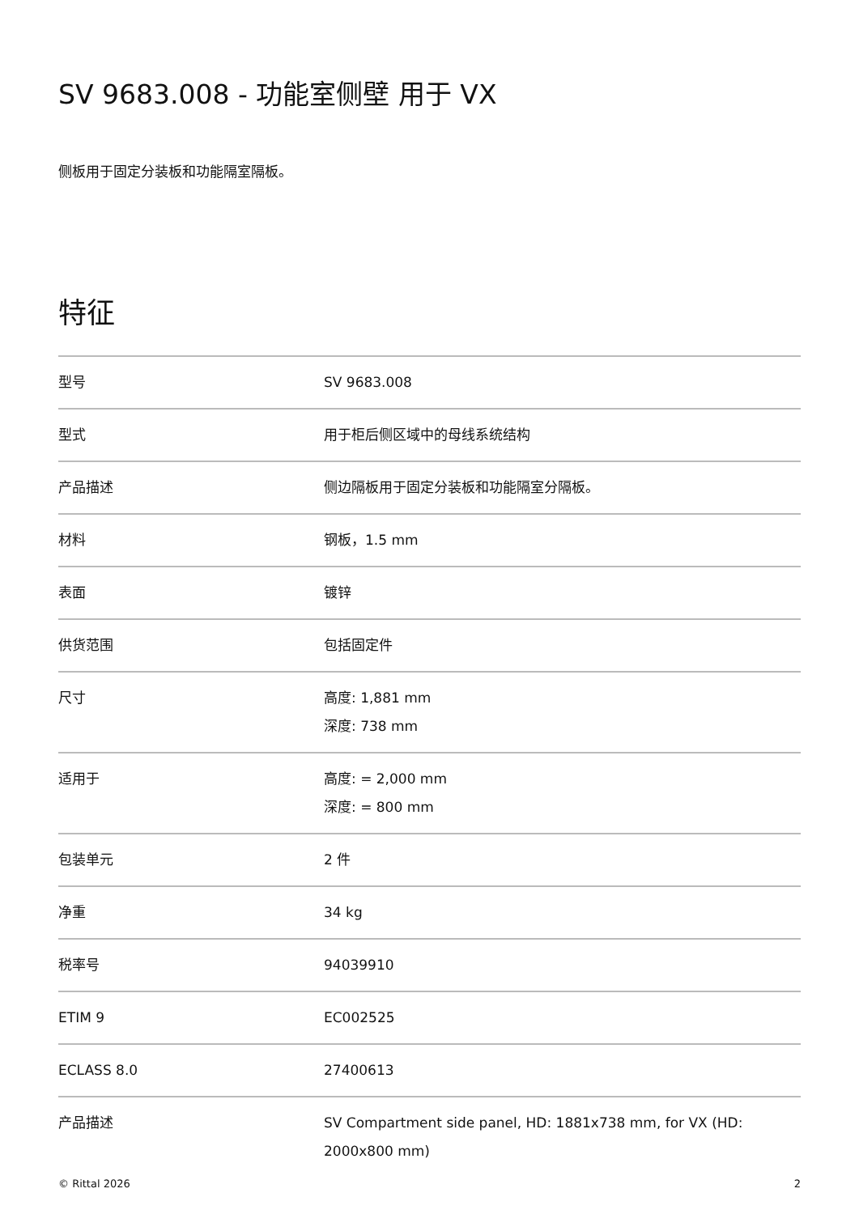SV 9683.008 - 功能室侧壁 用于 VX
侧板用于固定分装板和功能隔室隔板。
特征
| 型号 | SV 9683.008 |
| 型式 | 用于柜后侧区域中的母线系统结构 |
| 产品描述 | 侧边隔板用于固定分装板和功能隔室分隔板。 |
| 材料 | 钢板，1.5 mm |
| 表面 | 镀锌 |
| 供货范围 | 包括固定件 |
| 尺寸 | 高度: 1,881 mm 深度: 738 mm |
| 适用于 | 高度: = 2,000 mm 深度: = 800 mm |
| 包装单元 | 2 件 |
| 净重 | 34 kg |
| 税率号 | 94039910 |
| ETIM 9 | EC002525 |
| ECLASS 8.0 | 27400613 |
| 产品描述 | SV Compartment side panel, HD: 1881x738 mm, for VX (HD: 2000x800 mm) |
© Rittal 2026 2